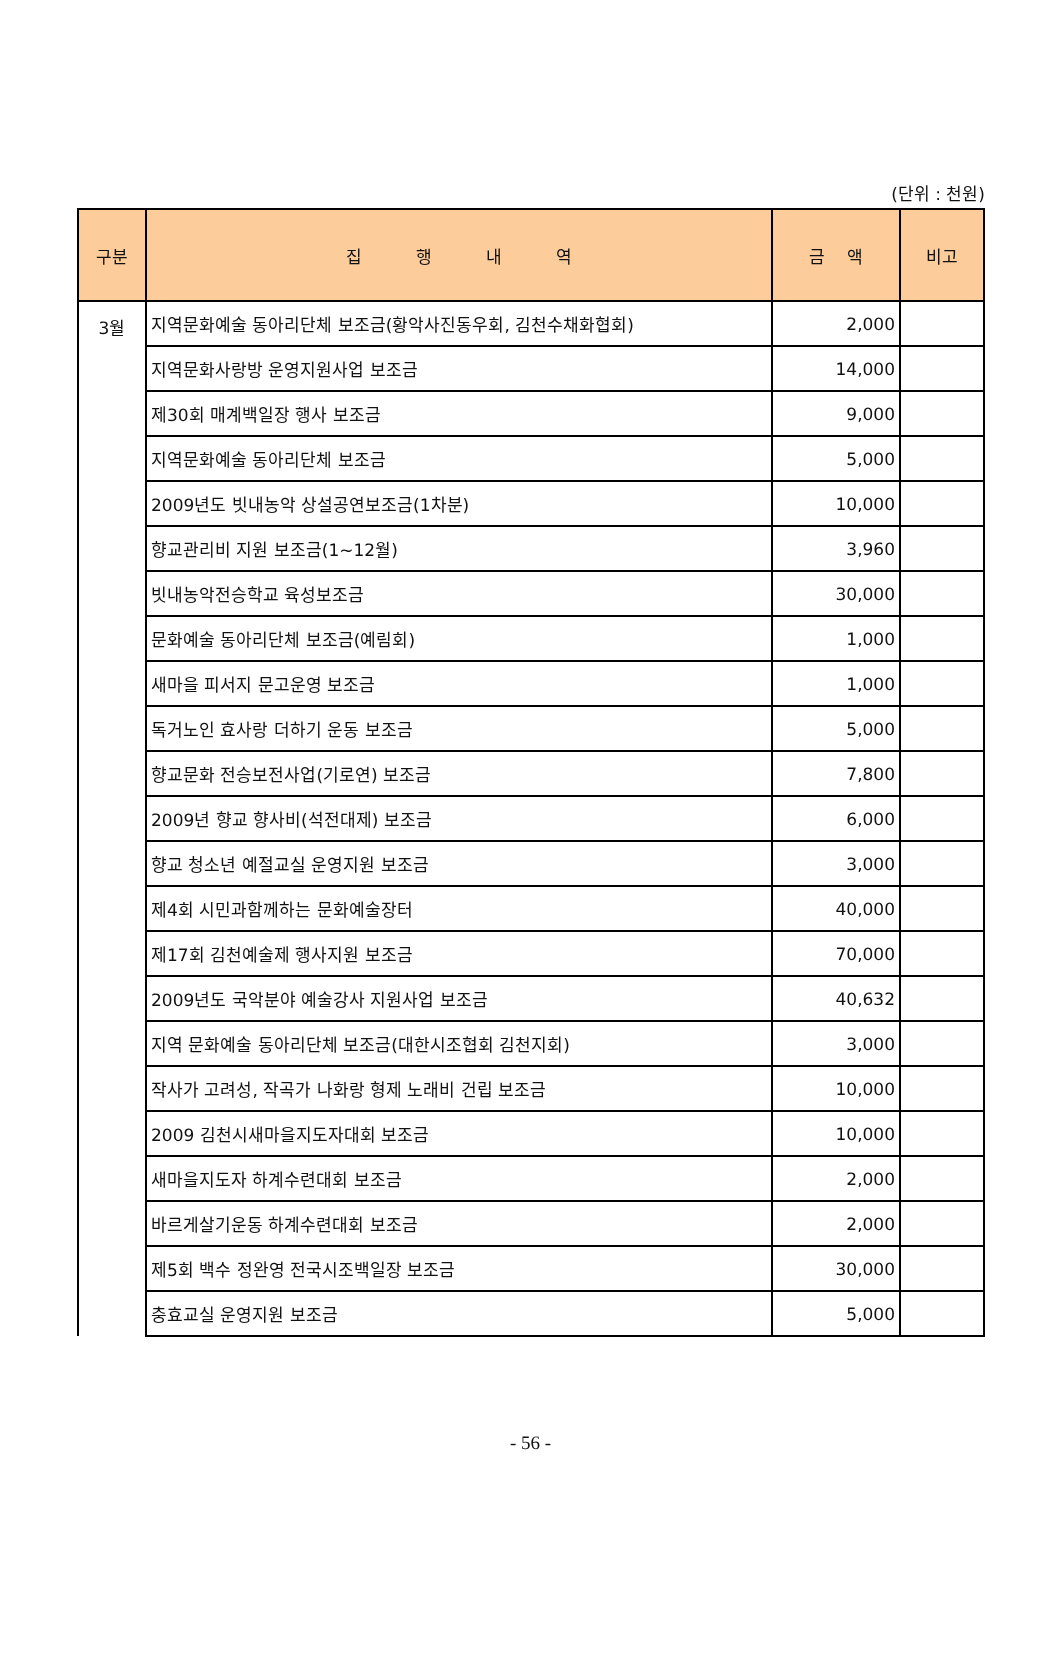(단위 : 천원)
| 구분 | 집 행 내 역 | 금 액 | 비고 |
| --- | --- | --- | --- |
| 3월 | 지역문화예술 동아리단체 보조금(황악사진동우회, 김천수채화협회) | 2,000 | |
| | 지역문화사랑방 운영지원사업 보조금 | 14,000 | |
| | 제30회 매계백일장 행사 보조금 | 9,000 | |
| | 지역문화예술 동아리단체 보조금 | 5,000 | |
| | 2009년도 빗내농악 상설공연보조금(1차분) | 10,000 | |
| | 향교관리비 지원 보조금(1~12월) | 3,960 | |
| | 빗내농악전승학교 육성보조금 | 30,000 | |
| | 문화예술 동아리단체 보조금(예림회) | 1,000 | |
| | 새마을 피서지 문고운영 보조금 | 1,000 | |
| | 독거노인 효사랑 더하기 운동 보조금 | 5,000 | |
| | 향교문화 전승보전사업(기로연) 보조금 | 7,800 | |
| | 2009년 향교 향사비(석전대제) 보조금 | 6,000 | |
| | 향교 청소년 예절교실 운영지원 보조금 | 3,000 | |
| | 제4회 시민과함께하는 문화예술장터 | 40,000 | |
| | 제17회 김천예술제 행사지원 보조금 | 70,000 | |
| | 2009년도 국악분야 예술강사 지원사업 보조금 | 40,632 | |
| | 지역 문화예술 동아리단체 보조금(대한시조협회 김천지회) | 3,000 | |
| | 작사가 고려성, 작곡가 나화랑 형제 노래비 건립 보조금 | 10,000 | |
| | 2009 김천시새마을지도자대회 보조금 | 10,000 | |
| | 새마을지도자 하계수련대회 보조금 | 2,000 | |
| | 바르게살기운동 하계수련대회 보조금 | 2,000 | |
| | 제5회 백수 정완영 전국시조백일장 보조금 | 30,000 | |
| | 충효교실 운영지원 보조금 | 5,000 | |
- 56 -